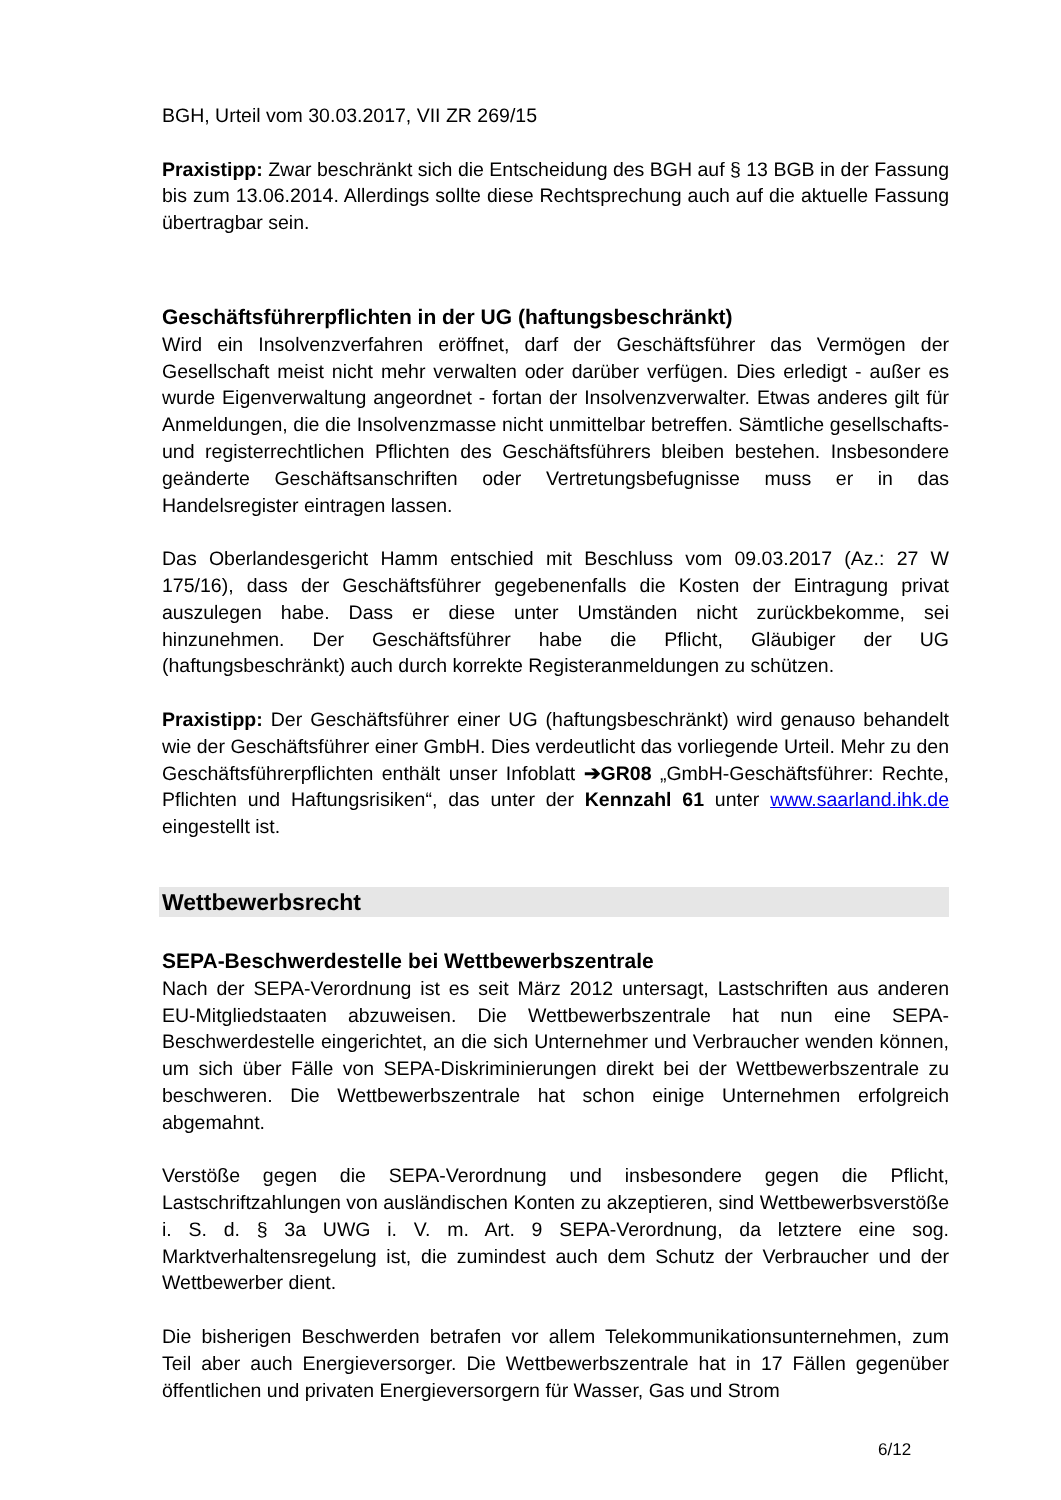BGH, Urteil vom 30.03.2017, VII ZR 269/15
Praxistipp: Zwar beschränkt sich die Entscheidung des BGH auf § 13 BGB in der Fassung bis zum 13.06.2014. Allerdings sollte diese Rechtsprechung auch auf die aktuelle Fassung übertragbar sein.
Geschäftsführerpflichten in der UG (haftungsbeschränkt)
Wird ein Insolvenzverfahren eröffnet, darf der Geschäftsführer das Vermögen der Gesellschaft meist nicht mehr verwalten oder darüber verfügen. Dies erledigt - außer es wurde Eigenverwaltung angeordnet - fortan der Insolvenzverwalter. Etwas anderes gilt für Anmeldungen, die die Insolvenzmasse nicht unmittelbar betreffen. Sämtliche gesellschafts- und registerrechtlichen Pflichten des Geschäftsführers bleiben bestehen. Insbesondere geänderte Geschäftsanschriften oder Vertretungsbefugnisse muss er in das Handelsregister eintragen lassen.
Das Oberlandesgericht Hamm entschied mit Beschluss vom 09.03.2017 (Az.: 27 W 175/16), dass der Geschäftsführer gegebenenfalls die Kosten der Eintragung privat auszulegen habe. Dass er diese unter Umständen nicht zurückbekomme, sei hinzunehmen. Der Geschäftsführer habe die Pflicht, Gläubiger der UG (haftungsbeschränkt) auch durch korrekte Registeranmeldungen zu schützen.
Praxistipp: Der Geschäftsführer einer UG (haftungsbeschränkt) wird genauso behandelt wie der Geschäftsführer einer GmbH. Dies verdeutlicht das vorliegende Urteil. Mehr zu den Geschäftsführerpflichten enthält unser Infoblatt ➔GR08 „GmbH-Geschäftsführer: Rechte, Pflichten und Haftungsrisiken“, das unter der Kennzahl 61 unter www.saarland.ihk.de eingestellt ist.
Wettbewerbsrecht
SEPA-Beschwerdestelle bei Wettbewerbszentrale
Nach der SEPA-Verordnung ist es seit März 2012 untersagt, Lastschriften aus anderen EU-Mitgliedstaaten abzuweisen. Die Wettbewerbszentrale hat nun eine SEPA-Beschwerdestelle eingerichtet, an die sich Unternehmer und Verbraucher wenden können, um sich über Fälle von SEPA-Diskriminierungen direkt bei der Wettbewerbszentrale zu beschweren. Die Wettbewerbszentrale hat schon einige Unternehmen erfolgreich abgemahnt.
Verstöße gegen die SEPA-Verordnung und insbesondere gegen die Pflicht, Lastschriftzahlungen von ausländischen Konten zu akzeptieren, sind Wettbewerbsverstöße i. S. d. § 3a UWG i. V. m. Art. 9 SEPA-Verordnung, da letztere eine sog. Marktverhaltensregelung ist, die zumindest auch dem Schutz der Verbraucher und der Wettbewerber dient.
Die bisherigen Beschwerden betrafen vor allem Telekommunikationsunternehmen, zum Teil aber auch Energieversorger. Die Wettbewerbszentrale hat in 17 Fällen gegenüber öffentlichen und privaten Energieversorgern für Wasser, Gas und Strom
6/12